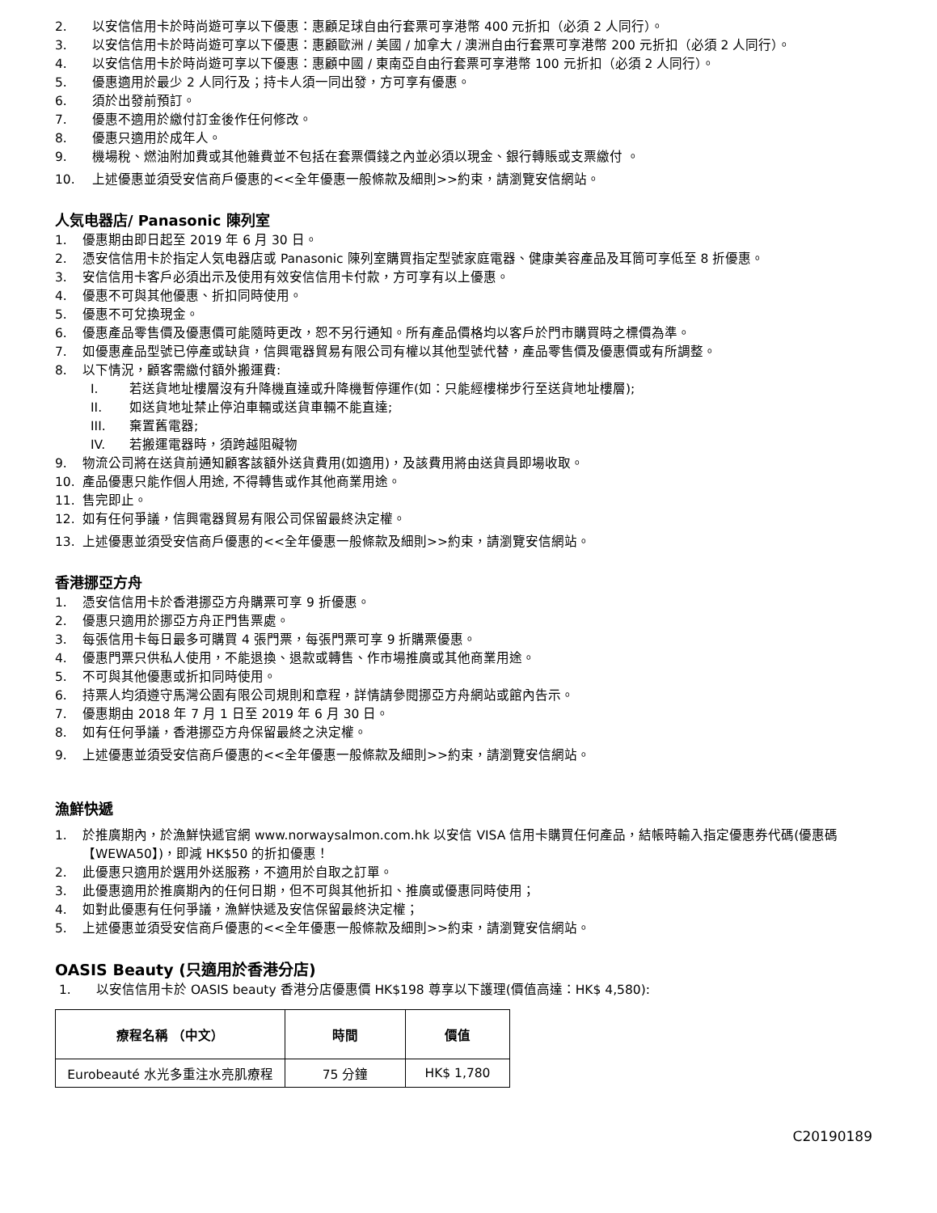2. 以安信信用卡於時尚遊可享以下優惠：惠顧足球自由行套票可享港幣 400 元折扣（必須 2 人同行）。
3. 以安信信用卡於時尚遊可享以下優惠：惠顧歐洲 / 美國 / 加拿大 / 澳洲自由行套票可享港幣 200 元折扣（必須 2 人同行）。
4. 以安信信用卡於時尚遊可享以下優惠：惠顧中國 / 東南亞自由行套票可享港幣 100 元折扣（必須 2 人同行）。
5. 優惠適用於最少 2 人同行及；持卡人須一同出發，方可享有優惠。
6. 須於出發前預訂。
7. 優惠不適用於繳付訂金後作任何修改。
8. 優惠只適用於成年人。
9. 機場稅、燃油附加費或其他雜費並不包括在套票價錢之內並必須以現金、銀行轉賬或支票繳付 。
10. 上述優惠並須受安信商戶優惠的<<全年優惠一般條款及細則>>約束，請瀏覽安信網站。
人気电器店/ Panasonic 陳列室
1. 優惠期由即日起至 2019 年 6 月 30 日。
2. 憑安信信用卡於指定人気电器店或 Panasonic 陳列室購買指定型號家庭電器、健康美容產品及耳筒可享低至 8 折優惠。
3. 安信信用卡客戶必須出示及使用有效安信信用卡付款，方可享有以上優惠。
4. 優惠不可與其他優惠、折扣同時使用。
5. 優惠不可兌換現金。
6. 優惠產品零售價及優惠價可能隨時更改，恕不另行通知。所有產品價格均以客戶於門市購買時之標價為準。
7. 如優惠產品型號已停產或缺貨，信興電器貿易有限公司有權以其他型號代替，產品零售價及優惠價或有所調整。
8. 以下情況，顧客需繳付額外搬運費:
I. 若送貨地址樓層沒有升降機直達或升降機暫停運作(如：只能經樓梯步行至送貨地址樓層);
II. 如送貨地址禁止停泊車輛或送貨車輛不能直達;
III. 棄置舊電器;
IV. 若搬運電器時，須跨越阻礙物
9. 物流公司將在送貨前通知顧客該額外送貨費用(如適用)，及該費用將由送貨員即場收取。
10. 產品優惠只能作個人用途, 不得轉售或作其他商業用途。
11. 售完即止。
12. 如有任何爭議，信興電器貿易有限公司保留最終決定權。
13. 上述優惠並須受安信商戶優惠的<<全年優惠一般條款及細則>>約束，請瀏覽安信網站。
香港挪亞方舟
1. 憑安信信用卡於香港挪亞方舟購票可享 9 折優惠。
2. 優惠只適用於挪亞方舟正門售票處。
3. 每張信用卡每日最多可購買 4 張門票，每張門票可享 9 折購票優惠。
4. 優惠門票只供私人使用，不能退換、退款或轉售、作市場推廣或其他商業用途。
5. 不可與其他優惠或折扣同時使用。
6. 持票人均須遵守馬灣公園有限公司規則和章程，詳情請參閱挪亞方舟網站或館內告示。
7. 優惠期由 2018 年 7 月 1 日至 2019 年 6 月 30 日。
8. 如有任何爭議，香港挪亞方舟保留最終之決定權。
9. 上述優惠並須受安信商戶優惠的<<全年優惠一般條款及細則>>約束，請瀏覽安信網站。
漁鮮快遞
1. 於推廣期內，於漁鮮快遞官網 www.norwaysalmon.com.hk 以安信 VISA 信用卡購買任何產品，結帳時輸入指定優惠券代碼(優惠碼【WEWA50】)，即減 HK$50 的折扣優惠！
2. 此優惠只適用於選用外送服務，不適用於自取之訂單。
3. 此優惠適用於推廣期內的任何日期，但不可與其他折扣、推廣或優惠同時使用；
4. 如對此優惠有任何爭議，漁鮮快遞及安信保留最終決定權；
5. 上述優惠並須受安信商戶優惠的<<全年優惠一般條款及細則>>約束，請瀏覽安信網站。
OASIS Beauty (只適用於香港分店)
1. 以安信信用卡於 OASIS beauty 香港分店優惠價 HK$198 尊享以下護理(價值高達：HK$ 4,580):
| 療程名稱 （中文） | 時間 | 價值 |
| --- | --- | --- |
| Eurobeauté 水光多重注水亮肌療程 | 75 分鐘 | HK$ 1,780 |
C20190189